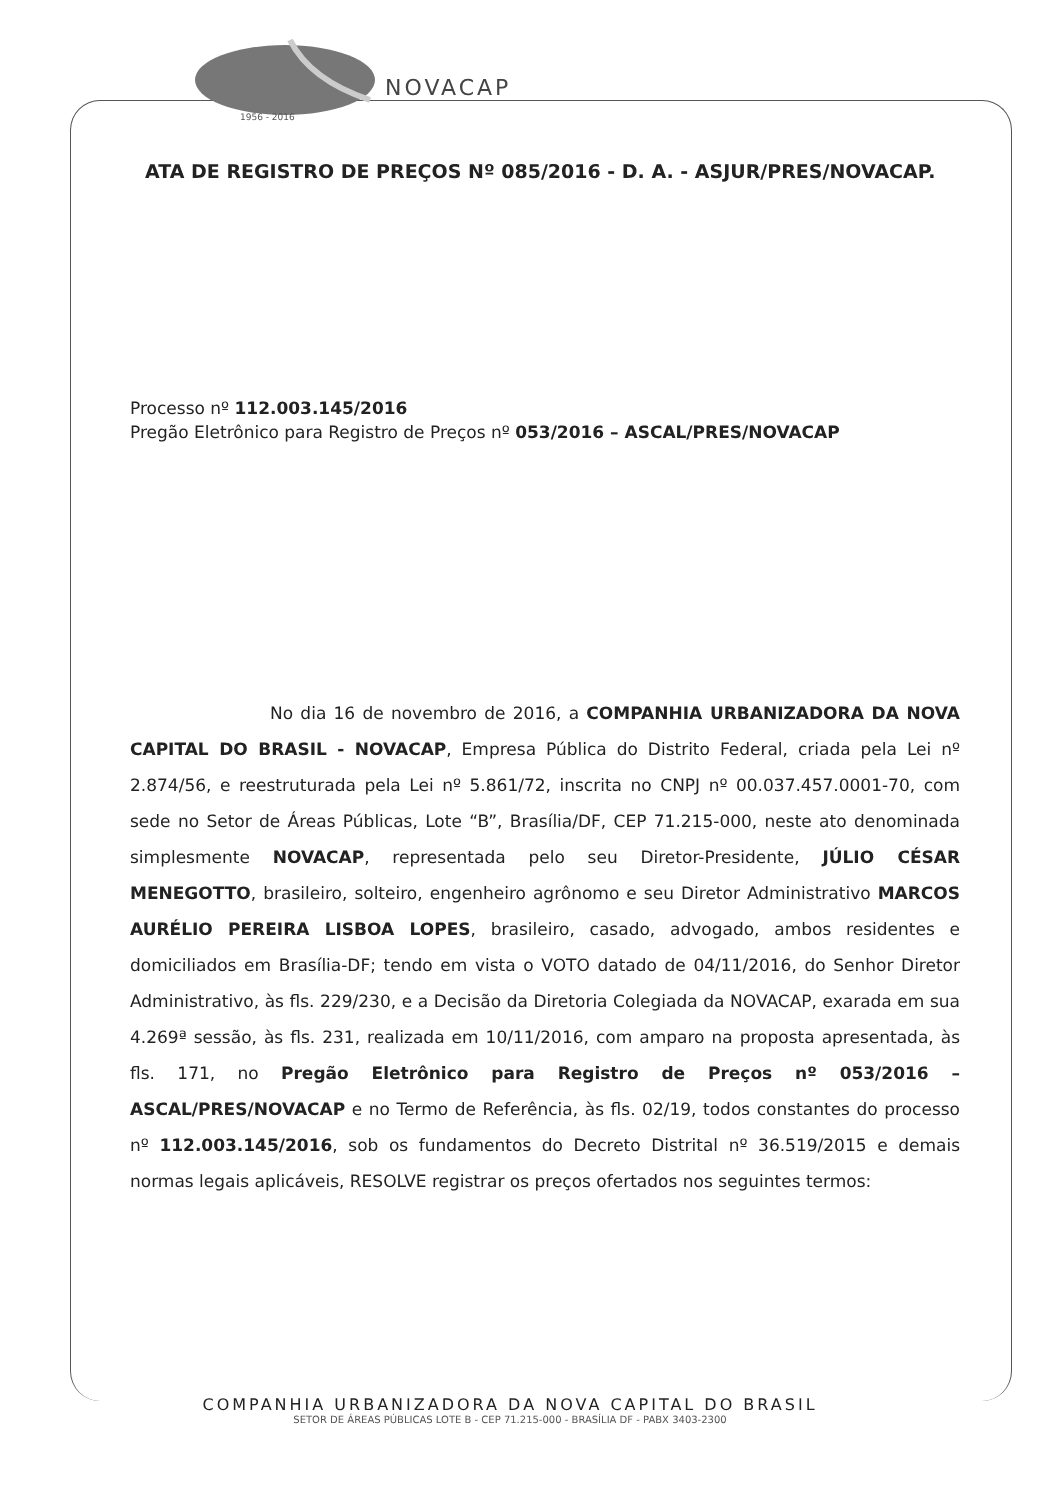NOVACAP
1956 - 2016
ATA DE REGISTRO DE PREÇOS Nº 085/2016 - D. A. - ASJUR/PRES/NOVACAP.
Processo nº 112.003.145/2016
Pregão Eletrônico para Registro de Preços nº 053/2016 – ASCAL/PRES/NOVACAP
No dia 16 de novembro de 2016, a COMPANHIA URBANIZADORA DA NOVA CAPITAL DO BRASIL - NOVACAP, Empresa Pública do Distrito Federal, criada pela Lei nº 2.874/56, e reestruturada pela Lei nº 5.861/72, inscrita no CNPJ nº 00.037.457.0001-70, com sede no Setor de Áreas Públicas, Lote “B”, Brasília/DF, CEP 71.215-000, neste ato denominada simplesmente NOVACAP, representada pelo seu Diretor-Presidente, JÚLIO CÉSAR MENEGOTTO, brasileiro, solteiro, engenheiro agrônomo e seu Diretor Administrativo MARCOS AURÉLIO PEREIRA LISBOA LOPES, brasileiro, casado, advogado, ambos residentes e domiciliados em Brasília-DF; tendo em vista o VOTO datado de 04/11/2016, do Senhor Diretor Administrativo, às fls. 229/230, e a Decisão da Diretoria Colegiada da NOVACAP, exarada em sua 4.269ª sessão, às fls. 231, realizada em 10/11/2016, com amparo na proposta apresentada, às fls. 171, no Pregão Eletrônico para Registro de Preços nº 053/2016 – ASCAL/PRES/NOVACAP e no Termo de Referência, às fls. 02/19, todos constantes do processo nº 112.003.145/2016, sob os fundamentos do Decreto Distrital nº 36.519/2015 e demais normas legais aplicáveis, RESOLVE registrar os preços ofertados nos seguintes termos:
COMPANHIA URBANIZADORA DA NOVA CAPITAL DO BRASIL
SETOR DE ÁREAS PÚBLICAS LOTE B - CEP 71.215-000 - BRASÍLIA DF - PABX 3403-2300